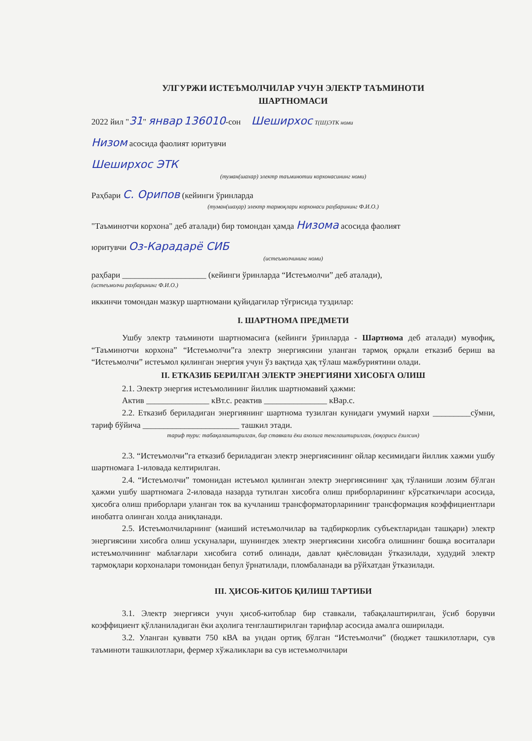УЛГУРЖИ ИСТЕЪМОЛЧИЛАР УЧУН ЭЛЕКТР ТАЪМИНОТИ
ШАРТНОМАСИ
2022 йил "31" январ 136010-сон Шеширхос Т(Ш)ЭТК номи
Низом асосида фаолият юритувчи
Шеширхос ЭТК
(туман(шахар) электр таъминотии корхонасининг номи)
Раҳбари С. Орипов (кейинги ўринларда
(туман(шаҳар) электр тармоқлари корхонаси раҳбарининг Ф.И.О.)
"Таъминотчи корхона" деб аталади) бир томондан ҳамда Низома асосида фаолият
юритувчи Оз-Карадарё СИБ
(истеъмолчининг номи)
раҳбари ____________________ (кейинги ўринларда “Истеъмолчи” деб аталади),
(истеъмолчи раҳбарининг Ф.И.О.)
иккинчи томондан мазкур шартномани қуйидагилар тўғрисида туздилар:
I. ШАРТНОМА ПРЕДМЕТИ
Ушбу электр таъминоти шартномасига (кейинги ўринларда - Шартнома деб аталади) мувофиқ, “Таъминотчи корхона” “Истеъмолчи”га электр энергиясини уланган тармоқ орқали етказиб бериш ва “Истеъмолчи” истеъмол қилинган энергия учун ўз вақтида ҳақ тўлаш мажбуриятини олади.
II. ЕТКАЗИБ БЕРИЛГАН ЭЛЕКТР ЭНЕРГИЯНИ ХИСОБГА ОЛИШ
2.1. Электр энергия истеъмолининг йиллик шартномавий ҳажми:
Актив _______________ кВт.с. реактив _______________ кВар.с.
2.2. Етказиб бериладиган энергиянинг шартнома тузилган кунидаги умумий нархи _________сўмни, тариф бўйича _______________________ ташкил этади.
тариф тури: табақалаштирилган, бир ставкали ёки ахолига тенглаштирилган, (юқориси ёзилсин)
2.3. “Истеъмолчи”га етказиб бериладиган электр энергиясининг ойлар кесимидаги йиллик хажми ушбу шартномага 1-иловада келтирилган.
2.4. “Истеъмолчи” томонидан истеъмол қилинган электр энергиясининг ҳақ тўланиши лозим бўлган ҳажми ушбу шартномага 2-иловада назарда тутилган хисобга олиш приборларининг кўрсаткичлари асосида, ҳисобга олиш приборлари уланган ток ва кучланиш трансформаторларининг трансформация коэффициентлари инобатга олинган холда аниқланади.
2.5. Истеъмолчиларнинг (маиший истеъмолчилар ва тадбиркорлик субъектларидан ташқари) электр энергиясини хисобга олиш ускуналари, шунингдек электр энергиясини хисобга олишнинг бошқа воситалари истеъмолчининг маблағлари хисобига сотиб олинади, давлат қиёсловидан ўтказилади, худудий электр тармоқлари корхоналари томонидан бепул ўрнатилади, пломбаланади ва рўйхатдан ўтказилади.
III. ҲИСОБ-КИТОБ ҚИЛИШ ТАРТИБИ
3.1. Электр энергияси учун ҳисоб-китоблар бир ставкали, табақалаштирилган, ўсиб борувчи коэффициент қўлланиладиган ёки аҳолига тенглаштирилган тарифлар асосида амалга оширилади.
3.2. Уланган қуввати 750 кВА ва ундан ортиқ бўлган “Истеъмолчи” (бюджет ташкилотлари, сув таъминоти ташкилотлари, фермер хўжаликлари ва сув истеъмолчилари